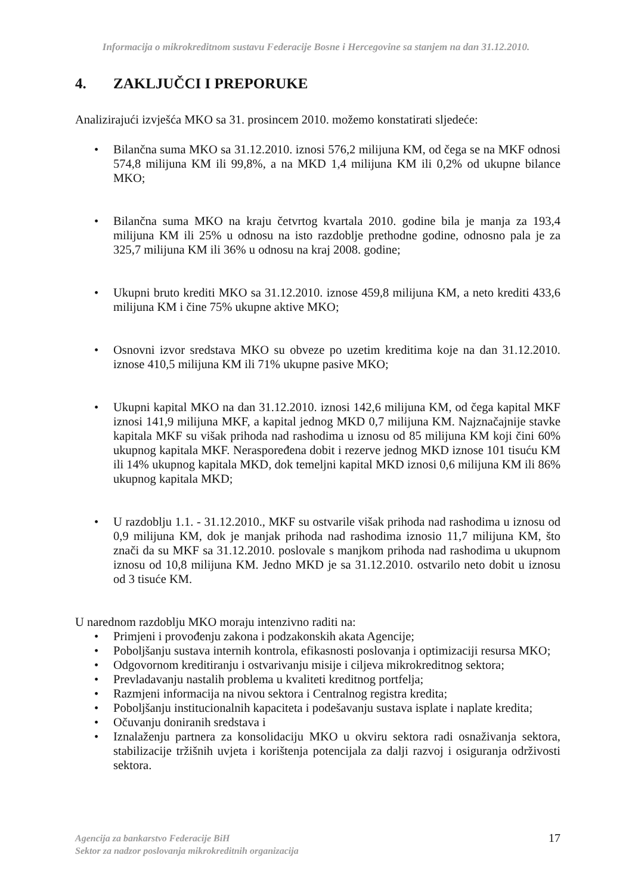Informacija o mikrokreditnom sustavu Federacije Bosne i Hercegovine sa stanjem na dan 31.12.2010.
4. ZAKLJUČCI I PREPORUKE
Analizirajući izvješća MKO sa 31. prosincem 2010. možemo konstatirati sljedeće:
• Bilančna suma MKO sa 31.12.2010. iznosi 576,2 milijuna KM, od čega se na MKF odnosi 574,8 milijuna KM ili 99,8%, a na MKD 1,4 milijuna KM ili 0,2% od ukupne bilance MKO;
• Bilančna suma MKO na kraju četvrtog kvartala 2010. godine bila je manja za 193,4 milijuna KM ili 25% u odnosu na isto razdoblje prethodne godine, odnosno pala je za 325,7 milijuna KM ili 36% u odnosu na kraj 2008. godine;
• Ukupni bruto krediti MKO sa 31.12.2010. iznose 459,8 milijuna KM, a neto krediti 433,6 milijuna KM i čine 75% ukupne aktive MKO;
• Osnovni izvor sredstava MKO su obveze po uzetim kreditima koje na dan 31.12.2010. iznose 410,5 milijuna KM ili 71% ukupne pasive MKO;
• Ukupni kapital MKO na dan 31.12.2010. iznosi 142,6 milijuna KM, od čega kapital MKF iznosi 141,9 milijuna MKF, a kapital jednog MKD 0,7 milijuna KM. Najznačajnije stavke kapitala MKF su višak prihoda nad rashodima u iznosu od 85 milijuna KM koji čini 60% ukupnog kapitala MKF. Neraspoređena dobit i rezerve jednog MKD iznose 101 tisuću KM ili 14% ukupnog kapitala MKD, dok temeljni kapital MKD iznosi 0,6 milijuna KM ili 86% ukupnog kapitala MKD;
• U razdoblju 1.1. - 31.12.2010., MKF su ostvarile višak prihoda nad rashodima u iznosu od 0,9 milijuna KM, dok je manjak prihoda nad rashodima iznosio 11,7 milijuna KM, što znači da su MKF sa 31.12.2010. poslovale s manjkom prihoda nad rashodima u ukupnom iznosu od 10,8 milijuna KM. Jedno MKD je sa 31.12.2010. ostvarilo neto dobit u iznosu od 3 tisuće KM.
U narednom razdoblju MKO moraju intenzivno raditi na:
• Primjeni i provođenju zakona i podzakonskih akata Agencije;
• Poboljšanju sustava internih kontrola, efikasnosti poslovanja i optimizaciji resursa MKO;
• Odgovornom kreditiranju i ostvarivanju misije i ciljeva mikrokreditnog sektora;
• Prevladavanju nastalih problema u kvaliteti kreditnog portfelja;
• Razmjeni informacija na nivou sektora i Centralnog registra kredita;
• Poboljšanju institucionalnih kapaciteta i podešavanju sustava isplate i naplate kredita;
• Očuvanju doniranih sredstava i
• Iznalaženju partnera za konsolidaciju MKO u okviru sektora radi osnaživanja sektora, stabilizacije tržišnih uvjeta i korištenja potencijala za dalji razvoj i osiguranja održivosti sektora.
Agencija za bankarstvo Federacije BiH
Sektor za nadzor poslovanja mikrokreditnih organizacija
17